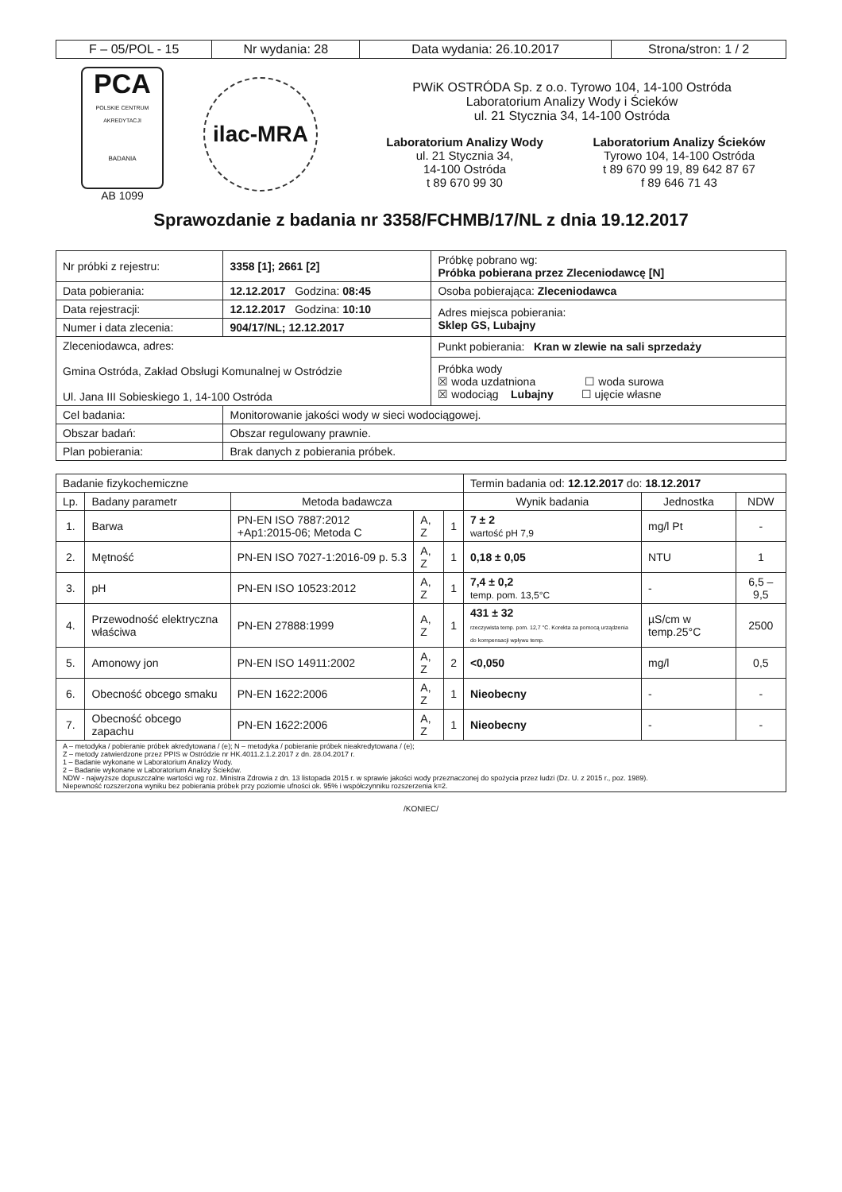| F – 05/POL - 15 | Nr wydania: 28 | Data wydania: 26.10.2017 | Strona/stron: 1 / 2 |
PCA
POLSKIE CENTRUM AKREDYTACJI
BADANIA
AB 1099
ilac-MRA
PWiK OSTRÓDA Sp. z o.o. Tyrowo 104, 14-100 Ostróda
Laboratorium Analizy Wody i Ścieków
ul. 21 Stycznia 34, 14-100 Ostróda
Laboratorium Analizy Wody
ul. 21 Stycznia 34,
14-100 Ostróda
t 89 670 99 30
Laboratorium Analizy Ścieków
Tyrowo 104, 14-100 Ostróda
t 89 670 99 19, 89 642 87 67
f 89 646 71 43
Sprawozdanie z badania nr 3358/FCHMB/17/NL z dnia 19.12.2017
| Nr próbki z rejestru: | 3358 [1]; 2661 [2] | Próbkę pobrano wg: Próbka pobierana przez Zleceniodawcę [N] |
| Data pobierania: | 12.12.2017 Godzina: 08:45 | Osoba pobierająca: Zleceniodawca |
| Data rejestracji: | 12.12.2017 Godzina: 10:10 | Adres miejsca pobierania: Sklep GS, Lubajny |
| Numer i data zlecenia: | 904/17/NL; 12.12.2017 | |
| Zleceniodawca, adres: Gmina Ostróda, Zakład Obsługi Komunalnej w Ostródzie Ul. Jana III Sobieskiego 1, 14-100 Ostróda | | Punkt pobierania: Kran w zlewie na sali sprzedaży |
| | | Próbka wody ☒ woda uzdatniona ☐ woda surowa ☒ wodociąg Lubajny ☐ ujęcie własne |
| Cel badania: | Monitorowanie jakości wody w sieci wodociągowej. | |
| Obszar badań: | Obszar regulowany prawnie. | |
| Plan pobierania: | Brak danych z pobierania próbek. | |
| Badanie fizykochemiczne | | | | | Termin badania od: 12.12.2017 do: 18.12.2017 | | |
| Lp. | Badany parametr | Metoda badawcza | | | Wynik badania | Jednostka | NDW |
| 1. | Barwa | PN-EN ISO 7887:2012 +Ap1:2015-06; Metoda C | A, Z | 1 | 7 ± 2 wartość pH 7,9 | mg/l Pt | - |
| 2. | Mętność | PN-EN ISO 7027-1:2016-09 p. 5.3 | A, Z | 1 | 0,18 ± 0,05 | NTU | 1 |
| 3. | pH | PN-EN ISO 10523:2012 | A, Z | 1 | 7,4 ± 0,2 temp. pom. 13,5°C | - | 6,5 – 9,5 |
| 4. | Przewodność elektryczna właściwa | PN-EN 27888:1999 | A, Z | 1 | 431 ± 32 rzeczywista temp. pom. 12,7 °C. Korekta za pomocą urządzenia do kompensacji wpływu temp. | µS/cm w temp.25°C | 2500 |
| 5. | Amonowy jon | PN-EN ISO 14911:2002 | A, Z | 2 | <0,050 | mg/l | 0,5 |
| 6. | Obecność obcego smaku | PN-EN 1622:2006 | A, Z | 1 | Nieobecny | - | - |
| 7. | Obecność obcego zapachu | PN-EN 1622:2006 | A, Z | 1 | Nieobecny | - | - |
A – metodyka / pobieranie próbek akredytowana / (e); N – metodyka / pobieranie próbek nieakredytowana / (e);
Z – metody zatwierdzone przez PPIS w Ostródzie nr HK.4011.2.1.2.2017 z dn. 28.04.2017 r.
1 – Badanie wykonane w Laboratorium Analizy Wody.
2 – Badanie wykonane w Laboratorium Analizy Ścieków.
NDW - najwyższe dopuszczalne wartości wg roz. Ministra Zdrowia z dn. 13 listopada 2015 r. w sprawie jakości wody przeznaczonej do spożycia przez ludzi (Dz. U. z 2015 r., poz. 1989).
Niepewność rozszerzona wyniku bez pobierania próbek przy poziomie ufności ok. 95% i współczynniku rozszerzenia k=2.
/KONIEC/